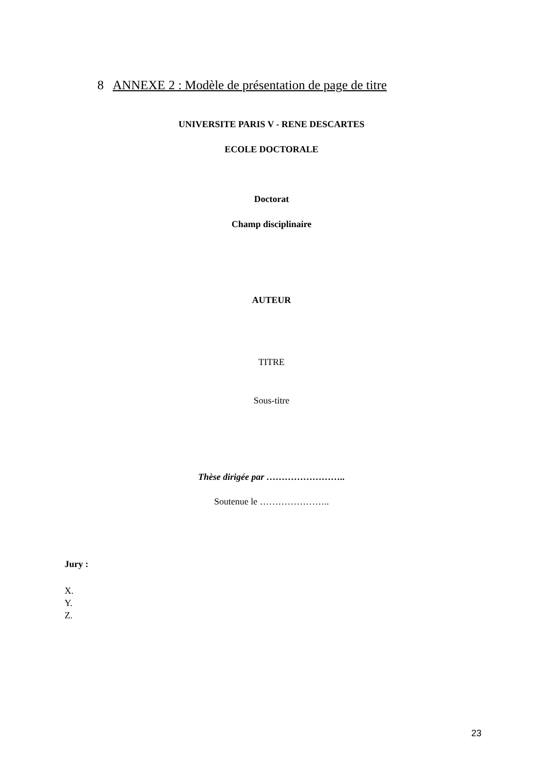8 ANNEXE 2 : Modèle de présentation de page de titre
UNIVERSITE PARIS V - RENE DESCARTES
ECOLE DOCTORALE
Doctorat
Champ disciplinaire
AUTEUR
TITRE
Sous-titre
Thèse dirigée par ……………………..
Soutenue le …………………..
Jury :
X.
Y.
Z.
23